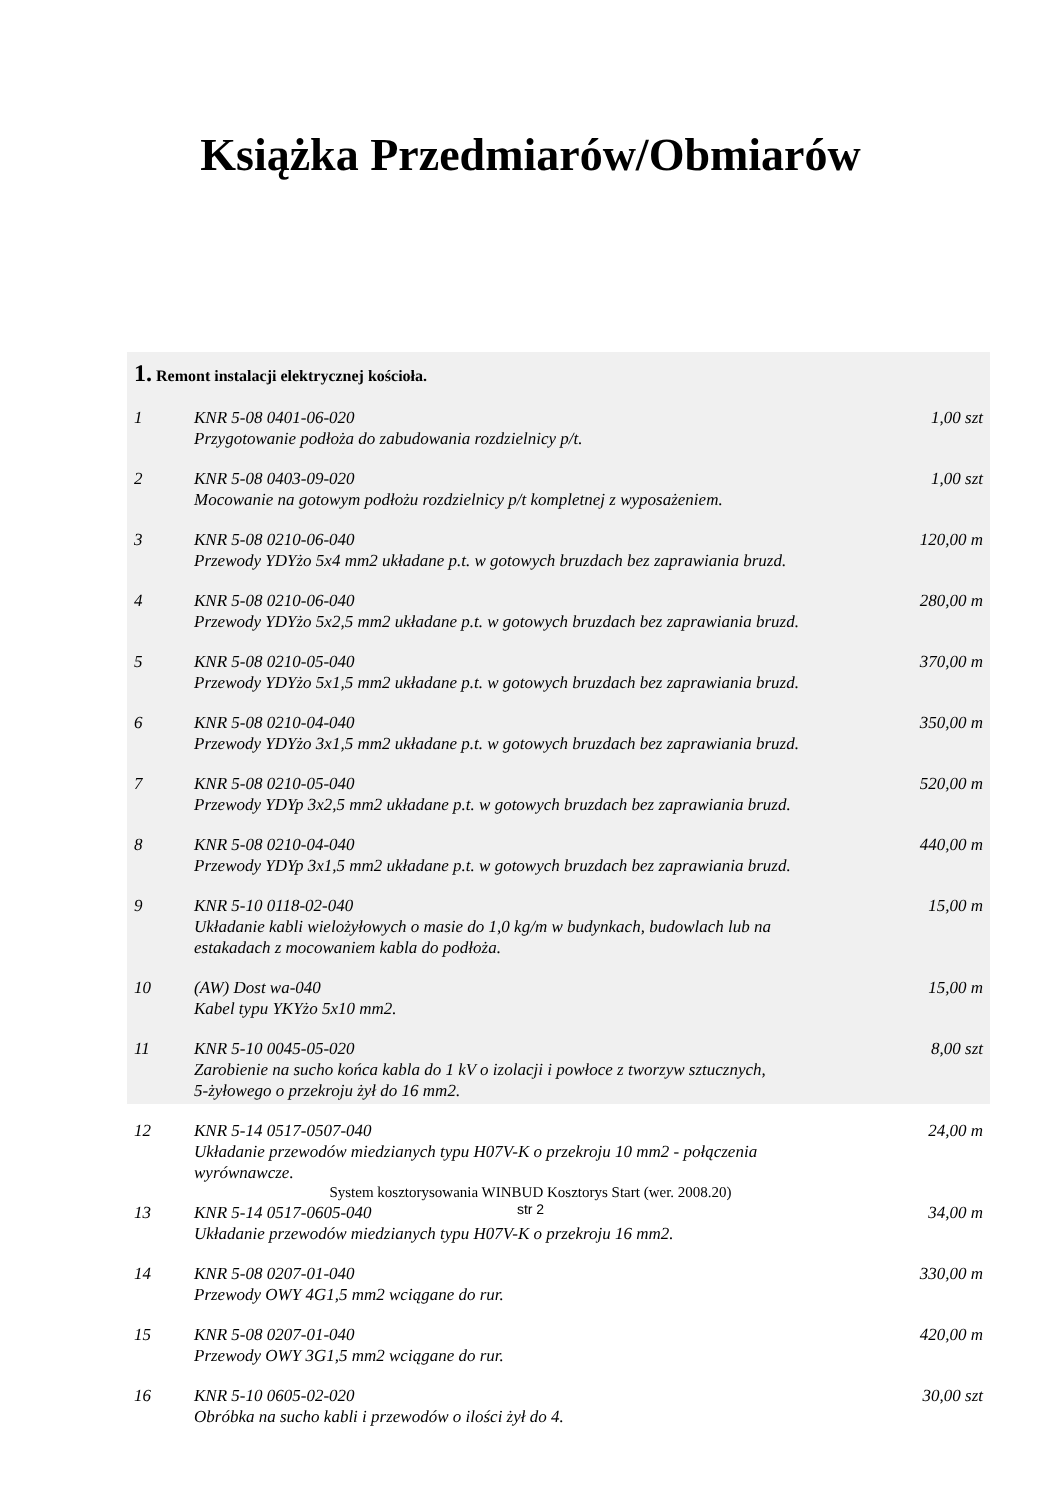Książka Przedmiarów/Obmiarów
1. Remont instalacji elektrycznej kościoła.
| 1 | KNR 5-08 0401-06-020 Przygotowanie podłoża do zabudowania rozdzielnicy p/t. | 1,00 szt |
| 2 | KNR 5-08 0403-09-020 Mocowanie na gotowym podłożu rozdzielnicy p/t kompletnej z wyposażeniem. | 1,00 szt |
| 3 | KNR 5-08 0210-06-040 Przewody YDYżo 5x4 mm2 układane p.t. w gotowych bruzdach bez zaprawiania bruzd. | 120,00 m |
| 4 | KNR 5-08 0210-06-040 Przewody YDYżo 5x2,5 mm2 układane p.t. w gotowych bruzdach bez zaprawiania bruzd. | 280,00 m |
| 5 | KNR 5-08 0210-05-040 Przewody YDYżo 5x1,5 mm2 układane p.t. w gotowych bruzdach bez zaprawiania bruzd. | 370,00 m |
| 6 | KNR 5-08 0210-04-040 Przewody YDYżo 3x1,5 mm2 układane p.t. w gotowych bruzdach bez zaprawiania bruzd. | 350,00 m |
| 7 | KNR 5-08 0210-05-040 Przewody YDYp 3x2,5 mm2 układane p.t. w gotowych bruzdach bez zaprawiania bruzd. | 520,00 m |
| 8 | KNR 5-08 0210-04-040 Przewody YDYp 3x1,5 mm2 układane p.t. w gotowych bruzdach bez zaprawiania bruzd. | 440,00 m |
| 9 | KNR 5-10 0118-02-040 Układanie kabli wielożyłowych o masie do 1,0 kg/m w budynkach, budowlach lub na estakadach z mocowaniem kabla do podłoża. | 15,00 m |
| 10 | (AW) Dost wa-040 Kabel typu YKYżo 5x10 mm2. | 15,00 m |
| 11 | KNR 5-10 0045-05-020 Zarobienie na sucho końca kabla do 1 kV o izolacji i powłoce z tworzyw sztucznych, 5-żyłowego o przekroju żył do 16 mm2. | 8,00 szt |
| 12 | KNR 5-14 0517-0507-040 Układanie przewodów miedzianych typu H07V-K o przekroju 10 mm2 - połączenia wyrównawcze. | 24,00 m |
| 13 | KNR 5-14 0517-0605-040 Układanie przewodów miedzianych typu H07V-K o przekroju 16 mm2. | 34,00 m |
| 14 | KNR 5-08 0207-01-040 Przewody OWY 4G1,5 mm2 wciągane do rur. | 330,00 m |
| 15 | KNR 5-08 0207-01-040 Przewody OWY 3G1,5 mm2 wciągane do rur. | 420,00 m |
| 16 | KNR 5-10 0605-02-020 Obróbka na sucho kabli i przewodów o ilości żył do 4. | 30,00 szt |
System kosztorysowania WINBUD Kosztorys Start (wer. 2008.20)
str 2